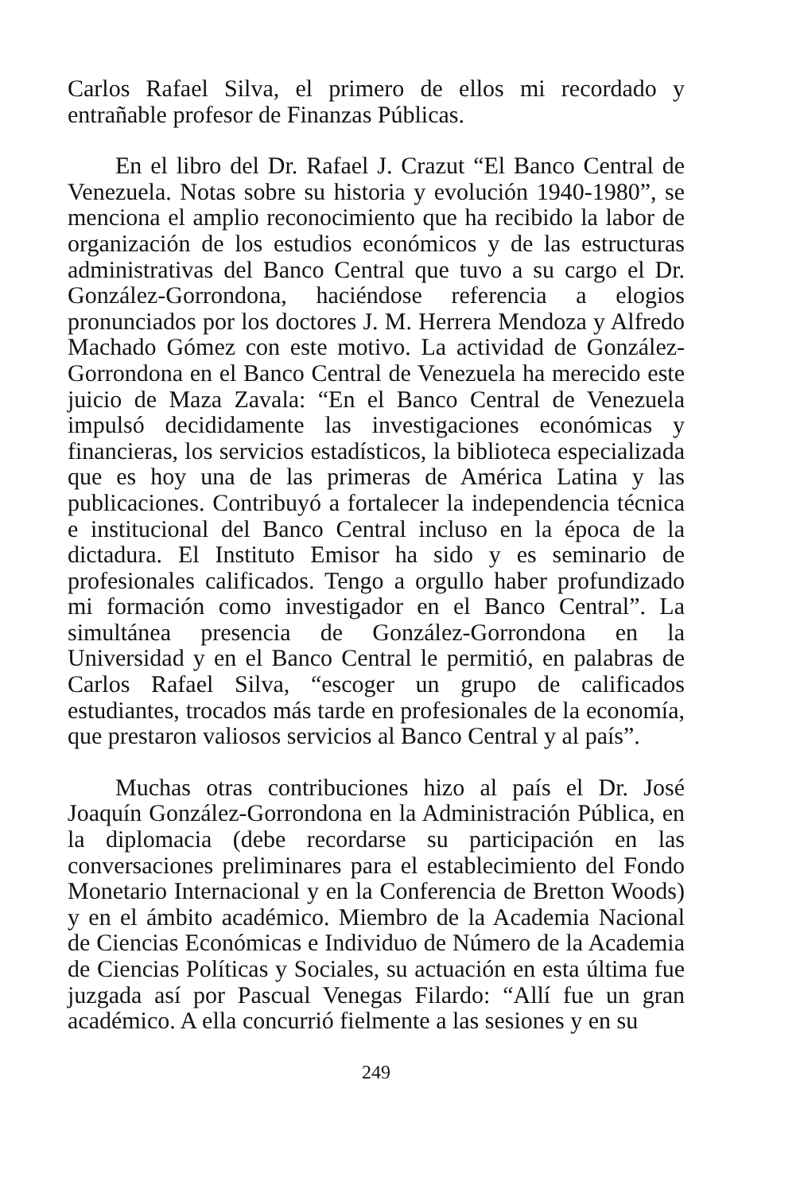Carlos Rafael Silva, el primero de ellos mi recordado y entrañable profesor de Finanzas Públicas.
En el libro del Dr. Rafael J. Crazut “El Banco Central de Venezuela. Notas sobre su historia y evolución 1940-1980”, se menciona el amplio reconocimiento que ha recibido la labor de organización de los estudios económicos y de las estructuras administrativas del Banco Central que tuvo a su cargo el Dr. González-Gorrondona, haciéndose referencia a elogios pronunciados por los doctores J. M. Herrera Mendoza y Alfredo Machado Gómez con este motivo. La actividad de González-Gorrondona en el Banco Central de Venezuela ha merecido este juicio de Maza Zavala: “En el Banco Central de Venezuela impulsó decididamente las investigaciones económicas y financieras, los servicios estadísticos, la biblioteca especializada que es hoy una de las primeras de América Latina y las publicaciones. Contribuyó a fortalecer la independencia técnica e institucional del Banco Central incluso en la época de la dictadura. El Instituto Emisor ha sido y es seminario de profesionales calificados. Tengo a orgullo haber profundizado mi formación como investigador en el Banco Central”. La simultánea presencia de González-Gorrondona en la Universidad y en el Banco Central le permitió, en palabras de Carlos Rafael Silva, “escoger un grupo de calificados estudiantes, trocados más tarde en profesionales de la economía, que prestaron valiosos servicios al Banco Central y al país”.
Muchas otras contribuciones hizo al país el Dr. José Joaquín González-Gorrondona en la Administración Pública, en la diplomacia (debe recordarse su participación en las conversaciones preliminares para el establecimiento del Fondo Monetario Internacional y en la Conferencia de Bretton Woods) y en el ámbito académico. Miembro de la Academia Nacional de Ciencias Económicas e Individuo de Número de la Academia de Ciencias Políticas y Sociales, su actuación en esta última fue juzgada así por Pascual Venegas Filardo: “Allí fue un gran académico. A ella concurrió fielmente a las sesiones y en su
249